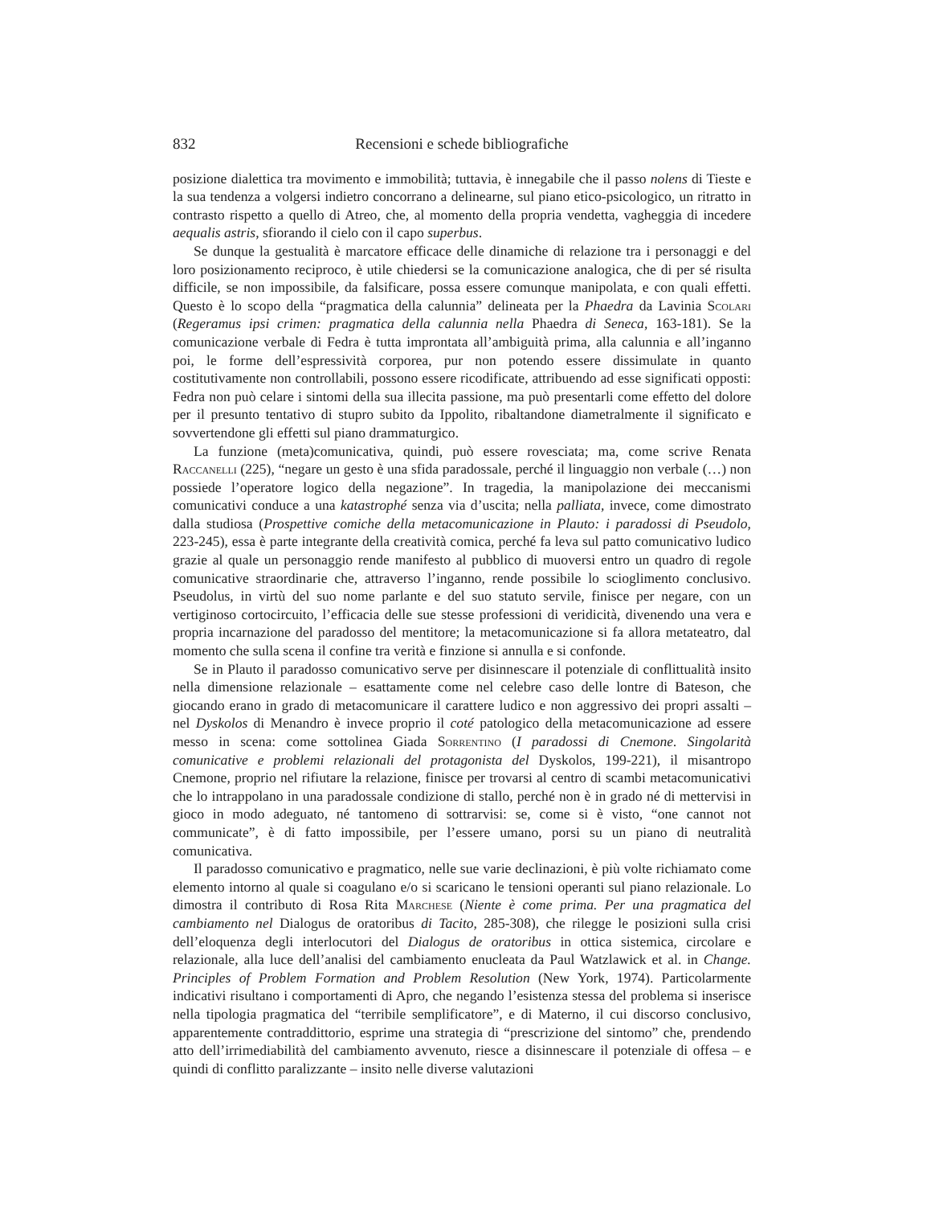832 Recensioni e schede bibliografiche
posizione dialettica tra movimento e immobilità; tuttavia, è innegabile che il passo nolens di Tieste e la sua tendenza a volgersi indietro concorrano a delinearne, sul piano etico-psicologico, un ritratto in contrasto rispetto a quello di Atreo, che, al momento della propria vendetta, vagheggia di incedere aequalis astris, sfiorando il cielo con il capo superbus.
Se dunque la gestualità è marcatore efficace delle dinamiche di relazione tra i personaggi e del loro posizionamento reciproco, è utile chiedersi se la comunicazione analogica, che di per sé risulta difficile, se non impossibile, da falsificare, possa essere comunque manipolata, e con quali effetti. Questo è lo scopo della “pragmatica della calunnia” delineata per la Phaedra da Lavinia Scolari (Regeramus ipsi crimen: pragmatica della calunnia nella Phaedra di Seneca, 163-181). Se la comunicazione verbale di Fedra è tutta improntata all’ambiguità prima, alla calunnia e all’inganno poi, le forme dell’espressività corporea, pur non potendo essere dissimulate in quanto costitutivamente non controllabili, possono essere ricodificate, attribuendo ad esse significati opposti: Fedra non può celare i sintomi della sua illecita passione, ma può presentarli come effetto del dolore per il presunto tentativo di stupro subito da Ippolito, ribaltandone diametralmente il significato e sovvertendone gli effetti sul piano drammaturgico.
La funzione (meta)comunicativa, quindi, può essere rovesciata; ma, come scrive Renata Raccanelli (225), “negare un gesto è una sfida paradossale, perché il linguaggio non verbale (…) non possiede l’operatore logico della negazione”. In tragedia, la manipolazione dei meccanismi comunicativi conduce a una katastrophé senza via d’uscita; nella palliata, invece, come dimostrato dalla studiosa (Prospettive comiche della metacomunicazione in Plauto: i paradossi di Pseudolo, 223-245), essa è parte integrante della creatività comica, perché fa leva sul patto comunicativo ludico grazie al quale un personaggio rende manifesto al pubblico di muoversi entro un quadro di regole comunicative straordinarie che, attraverso l’inganno, rende possibile lo scioglimento conclusivo. Pseudolus, in virtù del suo nome parlante e del suo statuto servile, finisce per negare, con un vertiginoso cortocircuito, l’efficacia delle sue stesse professioni di veridicità, divenendo una vera e propria incarnazione del paradosso del mentitore; la metacomunicazione si fa allora metateatro, dal momento che sulla scena il confine tra verità e finzione si annulla e si confonde.
Se in Plauto il paradosso comunicativo serve per disinnescare il potenziale di conflittualità insito nella dimensione relazionale – esattamente come nel celebre caso delle lontre di Bateson, che giocando erano in grado di metacomunicare il carattere ludico e non aggressivo dei propri assalti – nel Dyskolos di Menandro è invece proprio il coté patologico della metacomunicazione ad essere messo in scena: come sottolinea Giada Sorrentino (I paradossi di Cnemone. Singolarità comunicative e problemi relazionali del protagonista del Dyskolos, 199-221), il misantropo Cnemone, proprio nel rifiutare la relazione, finisce per trovarsi al centro di scambi metacomunicativi che lo intrappolano in una paradossale condizione di stallo, perché non è in grado né di mettervisi in gioco in modo adeguato, né tantomeno di sottrarvisi: se, come si è visto, “one cannot not communicate”, è di fatto impossibile, per l’essere umano, porsi su un piano di neutralità comunicativa.
Il paradosso comunicativo e pragmatico, nelle sue varie declinazioni, è più volte richiamato come elemento intorno al quale si coagulano e/o si scaricano le tensioni operanti sul piano relazionale. Lo dimostra il contributo di Rosa Rita Marchese (Niente è come prima. Per una pragmatica del cambiamento nel Dialogus de oratoribus di Tacito, 285-308), che rilegge le posizioni sulla crisi dell’eloquenza degli interlocutori del Dialogus de oratoribus in ottica sistemica, circolare e relazionale, alla luce dell’analisi del cambiamento enucleata da Paul Watzlawick et al. in Change. Principles of Problem Formation and Problem Resolution (New York, 1974). Particolarmente indicativi risultano i comportamenti di Apro, che negando l’esistenza stessa del problema si inserisce nella tipologia pragmatica del “terribile semplificatore”, e di Materno, il cui discorso conclusivo, apparentemente contraddittorio, esprime una strategia di “prescrizione del sintomo” che, prendendo atto dell’irrimediabilità del cambiamento avvenuto, riesce a disinnescare il potenziale di offesa – e quindi di conflitto paralizzante – insito nelle diverse valutazioni